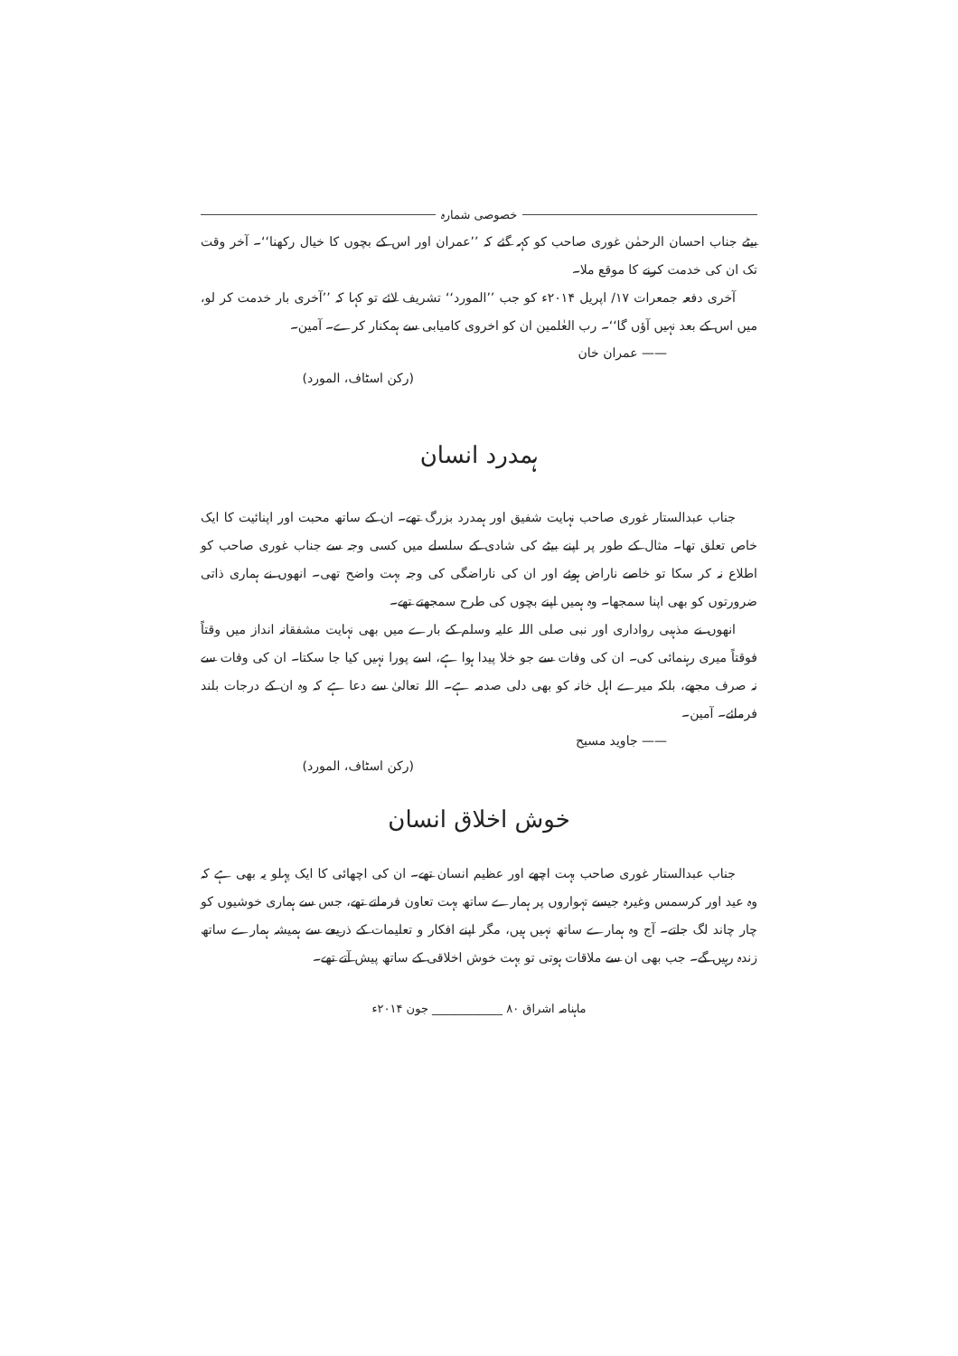خصوصی شمارہ
بیٹے جناب احسان الرحمٰن غوری صاحب کو کہہ گئے کہ ’’عمران اور اس کے بچوں کا خیال رکھنا‘‘۔ آخر وقت تک ان کی خدمت کرنے کا موقع ملا۔
آخری دفعہ جمعرات ۱۷/ اپریل ۲۰۱۴ء کو جب ’’المورد‘‘ تشریف لائے تو کہا کہ ’’آخری بار خدمت کر لو، میں اس کے بعد نہیں آؤں گا‘‘۔ رب العٰلمین ان کو اخروی کامیابی سے ہمکنار کرے۔ آمین۔
—— عمران خان
(رکن اسٹاف، المورد)
ہمدرد انسان
جناب عبدالستار غوری صاحب نہایت شفیق اور ہمدرد بزرگ تھے۔ ان کے ساتھ محبت اور اپنائیت کا ایک خاص تعلق تھا۔ مثال کے طور پر اپنے بیٹے کی شادی کے سلسلے میں کسی وجہ سے جناب غوری صاحب کو اطلاع نہ کر سکا تو خاصے ناراض ہوئے اور ان کی ناراضگی کی وجہ بہت واضح تھی۔ انھوں نے ہماری ذاتی ضرورتوں کو بھی اپنا سمجھا۔ وہ ہمیں اپنے بچوں کی طرح سمجھتے تھے۔
انھوں نے مذہبی رواداری اور نبی صلی اللہ علیہ وسلم کے بارے میں بھی نہایت مشفقانہ انداز میں وقتاً فوقتاً میری رہنمائی کی۔ ان کی وفات سے جو خلا پیدا ہوا ہے، اسے پورا نہیں کیا جا سکتا۔ ان کی وفات سے نہ صرف مجھے، بلکہ میرے اہل خانہ کو بھی دلی صدمہ ہے۔ اللہ تعالیٰ سے دعا ہے کہ وہ ان کے درجات بلند فرمائے۔ آمین۔
—— جاوید مسیح
(رکن اسٹاف، المورد)
خوش اخلاق انسان
جناب عبدالستار غوری صاحب بہت اچھے اور عظیم انسان تھے۔ ان کی اچھائی کا ایک پہلو یہ بھی ہے کہ وہ عید اور کرسمس وغیرہ جیسے تہواروں پر ہمارے ساتھ بہت تعاون فرماتے تھے، جس سے ہماری خوشیوں کو چار چاند لگ جاتے۔ آج وہ ہمارے ساتھ نہیں ہیں، مگر اپنے افکار و تعلیمات کے ذریعے سے ہمیشہ ہمارے ساتھ زندہ رہیں گے۔ جب بھی ان سے ملاقات ہوتی تو بہت خوش اخلاقی کے ساتھ پیش آتے تھے۔
ماہنامہ اشراق ۸۰ ____________ جون ۲۰۱۴ء